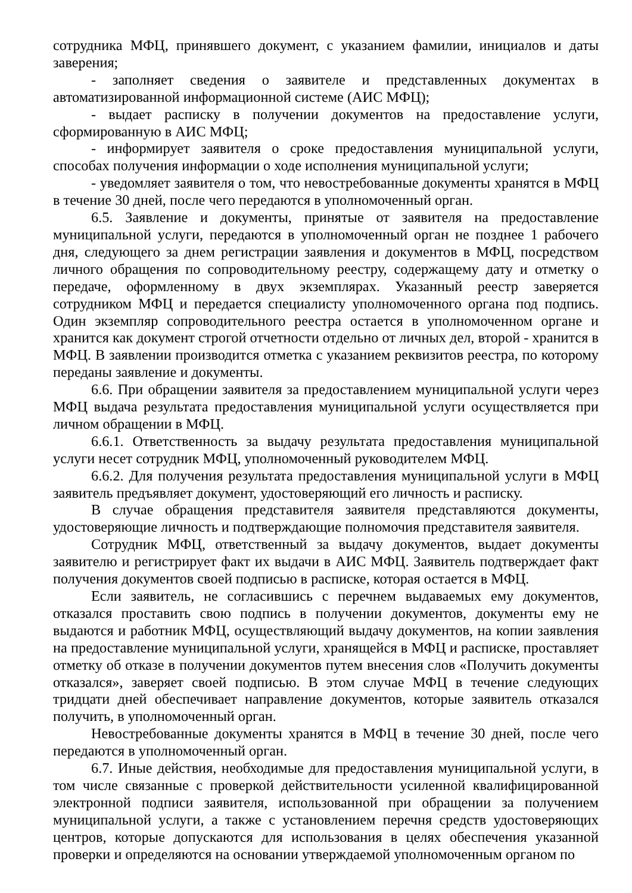сотрудника МФЦ, принявшего документ, с указанием фамилии, инициалов и даты заверения;
- заполняет сведения о заявителе и представленных документах в автоматизированной информационной системе (АИС МФЦ);
- выдает расписку в получении документов на предоставление услуги, сформированную в АИС МФЦ;
- информирует заявителя о сроке предоставления муниципальной услуги, способах получения информации о ходе исполнения муниципальной услуги;
- уведомляет заявителя о том, что невостребованные документы хранятся в МФЦ в течение 30 дней, после чего передаются в уполномоченный орган.
6.5. Заявление и документы, принятые от заявителя на предоставление муниципальной услуги, передаются в уполномоченный орган не позднее 1 рабочего дня, следующего за днем регистрации заявления и документов в МФЦ, посредством личного обращения по сопроводительному реестру, содержащему дату и отметку о передаче, оформленному в двух экземплярах. Указанный реестр заверяется сотрудником МФЦ и передается специалисту уполномоченного органа под подпись. Один экземпляр сопроводительного реестра остается в уполномоченном органе и хранится как документ строгой отчетности отдельно от личных дел, второй - хранится в МФЦ. В заявлении производится отметка с указанием реквизитов реестра, по которому переданы заявление и документы.
6.6. При обращении заявителя за предоставлением муниципальной услуги через МФЦ выдача результата предоставления муниципальной услуги осуществляется при личном обращении в МФЦ.
6.6.1. Ответственность за выдачу результата предоставления муниципальной услуги несет сотрудник МФЦ, уполномоченный руководителем МФЦ.
6.6.2. Для получения результата предоставления муниципальной услуги в МФЦ заявитель предъявляет документ, удостоверяющий его личность и расписку.
В случае обращения представителя заявителя представляются документы, удостоверяющие личность и подтверждающие полномочия представителя заявителя.
Сотрудник МФЦ, ответственный за выдачу документов, выдает документы заявителю и регистрирует факт их выдачи в АИС МФЦ. Заявитель подтверждает факт получения документов своей подписью в расписке, которая остается в МФЦ.
Если заявитель, не согласившись с перечнем выдаваемых ему документов, отказался проставить свою подпись в получении документов, документы ему не выдаются и работник МФЦ, осуществляющий выдачу документов, на копии заявления на предоставление муниципальной услуги, хранящейся в МФЦ и расписке, проставляет отметку об отказе в получении документов путем внесения слов «Получить документы отказался», заверяет своей подписью. В этом случае МФЦ в течение следующих тридцати дней обеспечивает направление документов, которые заявитель отказался получить, в уполномоченный орган.
Невостребованные документы хранятся в МФЦ в течение 30 дней, после чего передаются в уполномоченный орган.
6.7. Иные действия, необходимые для предоставления муниципальной услуги, в том числе связанные с проверкой действительности усиленной квалифицированной электронной подписи заявителя, использованной при обращении за получением муниципальной услуги, а также с установлением перечня средств удостоверяющих центров, которые допускаются для использования в целях обеспечения указанной проверки и определяются на основании утверждаемой уполномоченным органом по